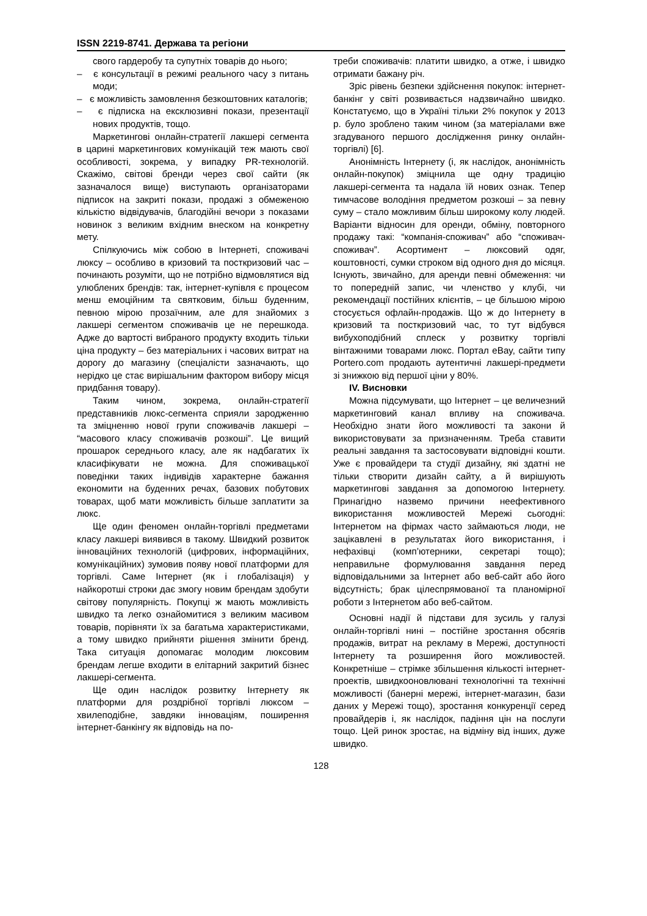ISSN 2219-8741. Держава та регіони
свого гардеробу та супутніх товарів до нього;
– є консультації в режимі реального часу з питань моди;
– є можливість замовлення безкоштовних каталогів;
– є підписка на ексклюзивні покази, презентації нових продуктів, тощо.
Маркетингові онлайн-стратегії лакшері сегмента в царині маркетингових комунікацій теж мають свої особливості, зокрема, у випадку PR-технологій. Скажімо, світові бренди через свої сайти (як зазначалося вище) виступають організаторами підписок на закриті покази, продажі з обмеженою кількістю відвідувачів, благодійні вечори з показами новинок з великим вхідним внеском на конкретну мету.
Спілкуючись між собою в Інтернеті, споживачі люксу – особливо в кризовий та посткризовий час – починають розуміти, що не потрібно відмовлятися від улюблених брендів: так, інтернет-купівля є процесом менш емоційним та святковим, більш буденним, певною мірою прозаїчним, але для знайомих з лакшері сегментом споживачів це не перешкода. Адже до вартості вибраного продукту входить тільки ціна продукту – без матеріальних і часових витрат на дорогу до магазину (спеціалісти зазначають, що нерідко це стає вирішальним фактором вибору місця придбання товару).
Таким чином, зокрема, онлайн-стратегії представників люкс-сегмента сприяли зародженню та зміцненню нової групи споживачів лакшері – “масового класу споживачів розкоші”. Це вищий прошарок середнього класу, але як надбагатих їх класифікувати не можна. Для споживацької поведінки таких індивідів характерне бажання економити на буденних речах, базових побутових товарах, щоб мати можливість більше заплатити за люкс.
Ще один феномен онлайн-торгівлі предметами класу лакшері виявився в такому. Швидкий розвиток інноваційних технологій (цифрових, інформаційних, комунікаційних) зумовив появу нової платформи для торгівлі. Саме Інтернет (як і глобалізація) у найкоротші строки дає змогу новим брендам здобути світову популярність. Покупці ж мають можливість швидко та легко ознайомитися з великим масивом товарів, порівняти їх за багатьма характеристиками, а тому швидко прийняти рішення змінити бренд. Така ситуація допомагає молодим люксовим брендам легше входити в елітарний закритий бізнес лакшері-сегмента.
Ще один наслідок розвитку Інтернету як платформи для роздрібної торгівлі люксом – хвилеподібне, завдяки інноваціям, поширення інтернет-банкінгу як відповідь на по-
треби споживачів: платити швидко, а отже, і швидко отримати бажану річ.
Зріс рівень безпеки здійснення покупок: інтернет-банкінг у світі розвивається надзвичайно швидко. Констатуємо, що в Україні тільки 2% покупок у 2013 р. було зроблено таким чином (за матеріалами вже згадуваного першого дослідження ринку онлайн-торгівлі) [6].
Анонімність Інтернету (і, як наслідок, анонімність онлайн-покупок) зміцнила ще одну традицію лакшері-сегмента та надала їй нових ознак. Тепер тимчасове володіння предметом розкоші – за певну суму – стало можливим більш широкому колу людей. Варіанти відносин для оренди, обміну, повторного продажу такі: “компанія-споживач” або “споживач-споживач”. Асортимент – люксовий одяг, коштовності, сумки строком від одного дня до місяця. Існують, звичайно, для аренди певні обмеження: чи то попередній запис, чи членство у клубі, чи рекомендації постійних клієнтів, – це більшою мірою стосується офлайн-продажів. Що ж до Інтернету в кризовий та посткризовий час, то тут відбувся вибухоподібний сплеск у розвитку торгівлі вінтажними товарами люкс. Портал eBay, сайти типу Portero.com продають аутентичні лакшері-предмети зі знижкою від першої ціни у 80%.
IV. Висновки
Можна підсумувати, що Інтернет – це величезний маркетинговий канал впливу на споживача. Необхідно знати його можливості та закони й використовувати за призначенням. Треба ставити реальні завдання та застосовувати відповідні кошти. Уже є провайдери та студії дизайну, які здатні не тільки створити дизайн сайту, а й вирішують маркетингові завдання за допомогою Інтернету. Принагідно назвемо причини неефективного використання можливостей Мережі сьогодні: Інтернетом на фірмах часто займаються люди, не зацікавлені в результатах його використання, і нефахівці (комп’ютерники, секретарі тощо); неправильне формулювання завдання перед відповідальними за Інтернет або веб-сайт або його відсутність; брак цілеспрямованої та планомірної роботи з Інтернетом або веб-сайтом.
Основні надії й підстави для зусиль у галузі онлайн-торгівлі нині – постійне зростання обсягів продажів, витрат на рекламу в Мережі, доступності Інтернету та розширення його можливостей. Конкретніше – стрімке збільшення кількості інтернет-проектів, швидкооновлювані технологічні та технічні можливості (банерні мережі, інтернет-магазин, бази даних у Мережі тощо), зростання конкуренції серед провайдерів і, як наслідок, падіння цін на послуги тощо. Цей ринок зростає, на відміну від інших, дуже швидко.
128